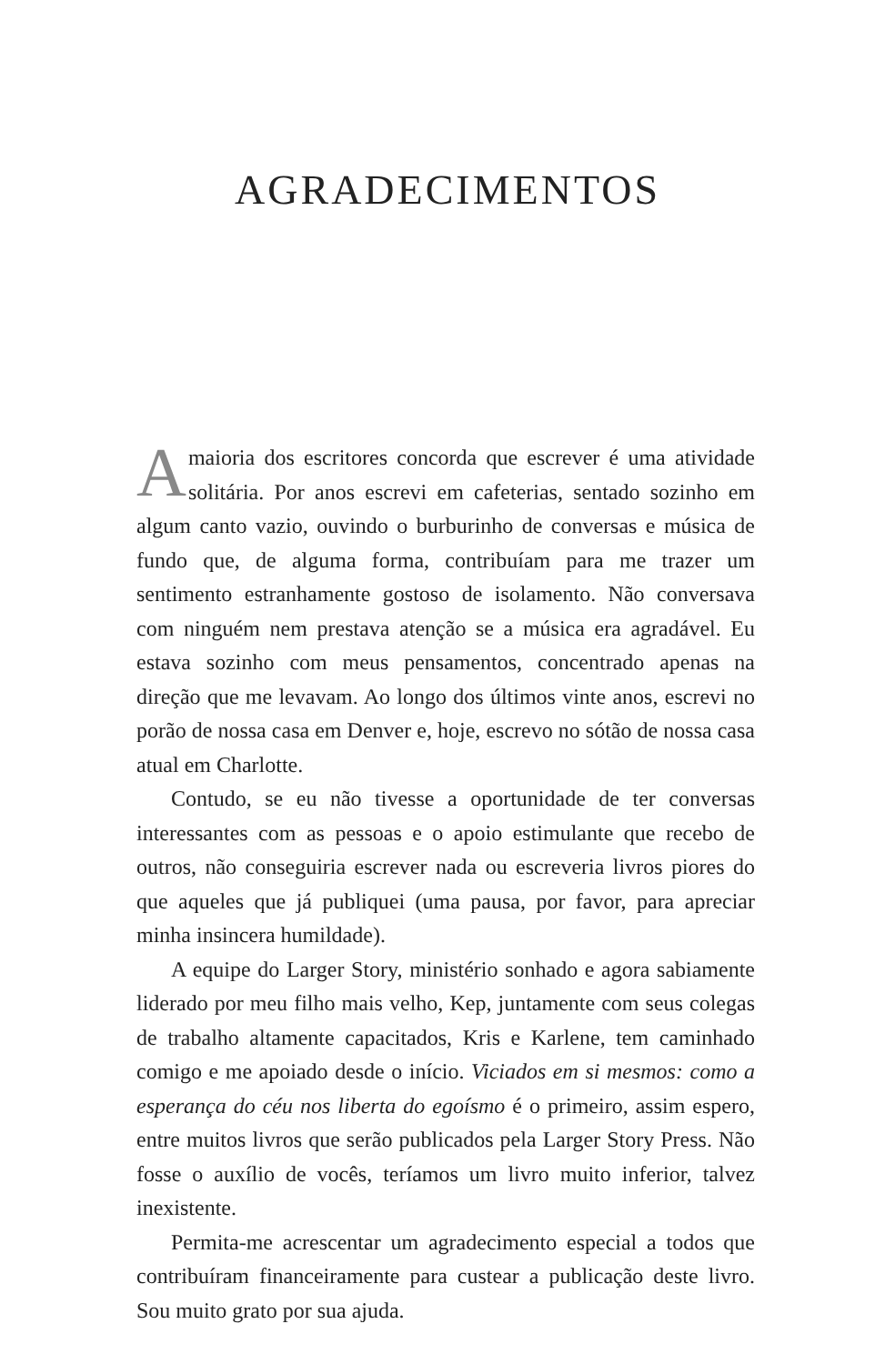AGRADECIMENTOS
Amaioria dos escritores concorda que escrever é uma atividade solitária. Por anos escrevi em cafeterias, sentado sozinho em algum canto vazio, ouvindo o burburinho de conversas e música de fundo que, de alguma forma, contribuíam para me trazer um sentimento estranhamente gostoso de isolamento. Não conversava com ninguém nem prestava atenção se a música era agradável. Eu estava sozinho com meus pensamentos, concentrado apenas na direção que me levavam. Ao longo dos últimos vinte anos, escrevi no porão de nossa casa em Denver e, hoje, escrevo no sótão de nossa casa atual em Charlotte.
Contudo, se eu não tivesse a oportunidade de ter conversas interessantes com as pessoas e o apoio estimulante que recebo de outros, não conseguiria escrever nada ou escreveria livros piores do que aqueles que já publiquei (uma pausa, por favor, para apreciar minha insincera humildade).
A equipe do Larger Story, ministério sonhado e agora sabiamente liderado por meu filho mais velho, Kep, juntamente com seus colegas de trabalho altamente capacitados, Kris e Karlene, tem caminhado comigo e me apoiado desde o início. Viciados em si mesmos: como a esperança do céu nos liberta do egoísmo é o primeiro, assim espero, entre muitos livros que serão publicados pela Larger Story Press. Não fosse o auxílio de vocês, teríamos um livro muito inferior, talvez inexistente.
Permita-me acrescentar um agradecimento especial a todos que contribuíram financeiramente para custear a publicação deste livro. Sou muito grato por sua ajuda.